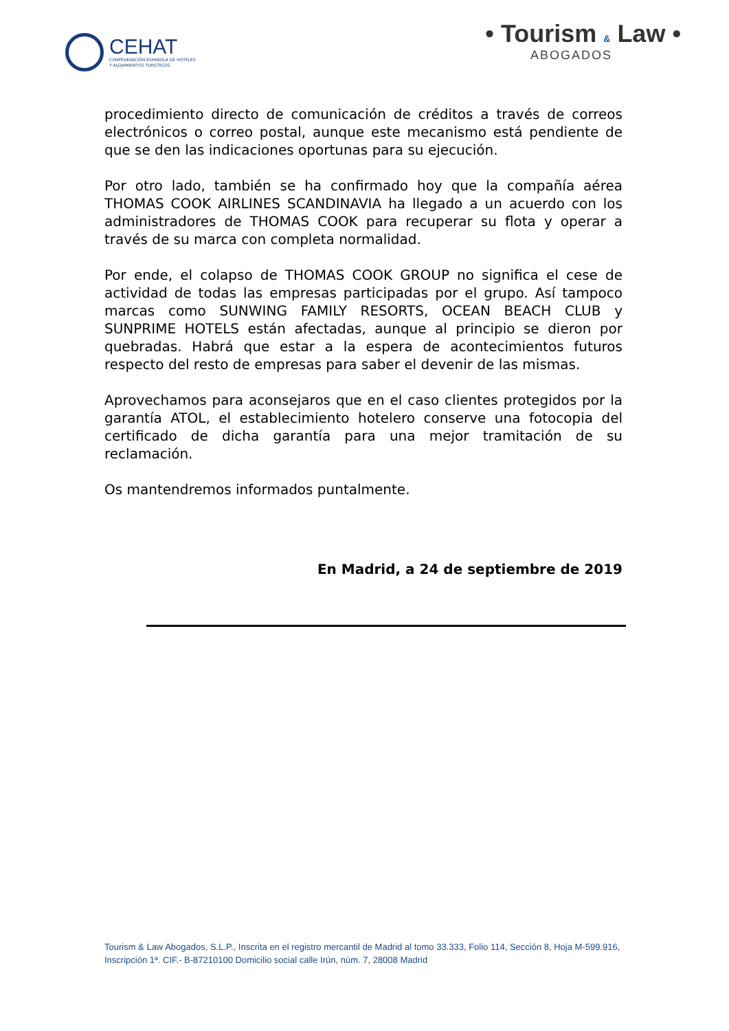CEHAT
CONFEDERACIÓN ESPAÑOLA DE HOTELES
Y ALOJAMIENTOS TURÍSTICOS
• Tourism & Law •
ABOGADOS
procedimiento directo de comunicación de créditos a través de correos electrónicos o correo postal, aunque este mecanismo está pendiente de que se den las indicaciones oportunas para su ejecución.
Por otro lado, también se ha confirmado hoy que la compañía aérea THOMAS COOK AIRLINES SCANDINAVIA ha llegado a un acuerdo con los administradores de THOMAS COOK para recuperar su flota y operar a través de su marca con completa normalidad.
Por ende, el colapso de THOMAS COOK GROUP no significa el cese de actividad de todas las empresas participadas por el grupo. Así tampoco marcas como SUNWING FAMILY RESORTS, OCEAN BEACH CLUB y SUNPRIME HOTELS están afectadas, aunque al principio se dieron por quebradas. Habrá que estar a la espera de acontecimientos futuros respecto del resto de empresas para saber el devenir de las mismas.
Aprovechamos para aconsejaros que en el caso clientes protegidos por la garantía ATOL, el establecimiento hotelero conserve una fotocopia del certificado de dicha garantía para una mejor tramitación de su reclamación.
Os mantendremos informados puntalmente.
En Madrid, a 24 de septiembre de 2019
Tourism & Law Abogados, S.L.P., Inscrita en el registro mercantil de Madrid al tomo 33.333, Folio 114, Sección 8, Hoja M-599.916, Inscripción 1ª. CIF.- B-87210100 Domicilio social calle Irún, núm. 7, 28008 Madrid